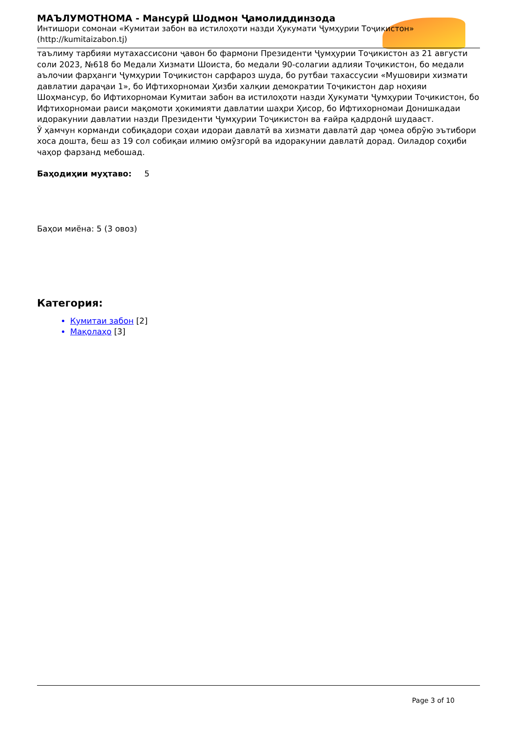МАЪЛУМОТНОМА - Мансурӣ Шодмон Ҷамолиддинзода
Интишори сомонаи «Кумитаи забон ва истилоҳоти назди Ҳукумати Ҷумҳурии Тоҷикистон» (http://kumitaizabon.tj)
таълиму тарбияи мутахассисони ҷавон бо фармони Президенти Ҷумҳурии Тоҷикистон аз 21 августи соли 2023, №618 бо Медали Хизмати Шоиста, бо медали 90-солагии адлияи Тоҷикистон, бо медали аълочии фарҳанги Ҷумҳурии Тоҷикистон сарфароз шуда, бо рутбаи тахассусии «Мушовири хизмати давлатии дараҷаи 1», бо Ифтихорномаи Ҳизби халқии демократии Тоҷикистон дар ноҳияи Шоҳмансур, бо Ифтихорномаи Кумитаи забон ва истилоҳоти назди Ҳукумати Ҷумҳурии Тоҷикистон, бо Ифтихорномаи раиси мақомоти ҳокимияти давлатии шаҳри Ҳисор, бо Ифтихорномаи Донишкадаи идоракунии давлатии назди Президенти Ҷумҳурии Тоҷикистон ва ғайра қадрдонӣ шудааст.
Ӯ ҳамчун корманди собиқадори соҳаи идораи давлатӣ ва хизмати давлатӣ дар ҷомеа обрӯю эътибори хоса дошта, беш аз 19 сол собиқаи илмию омӯзгорӣ ва идоракунии давлатӣ дорад. Оиладор соҳиби чаҳор фарзанд мебошад.
Баҳодиҳии муҳтаво: 5
Баҳои миёна: 5 (3 овоз)
Категория:
Кумитаи забон [2]
Мақолаҳо [3]
Page 3 of 10